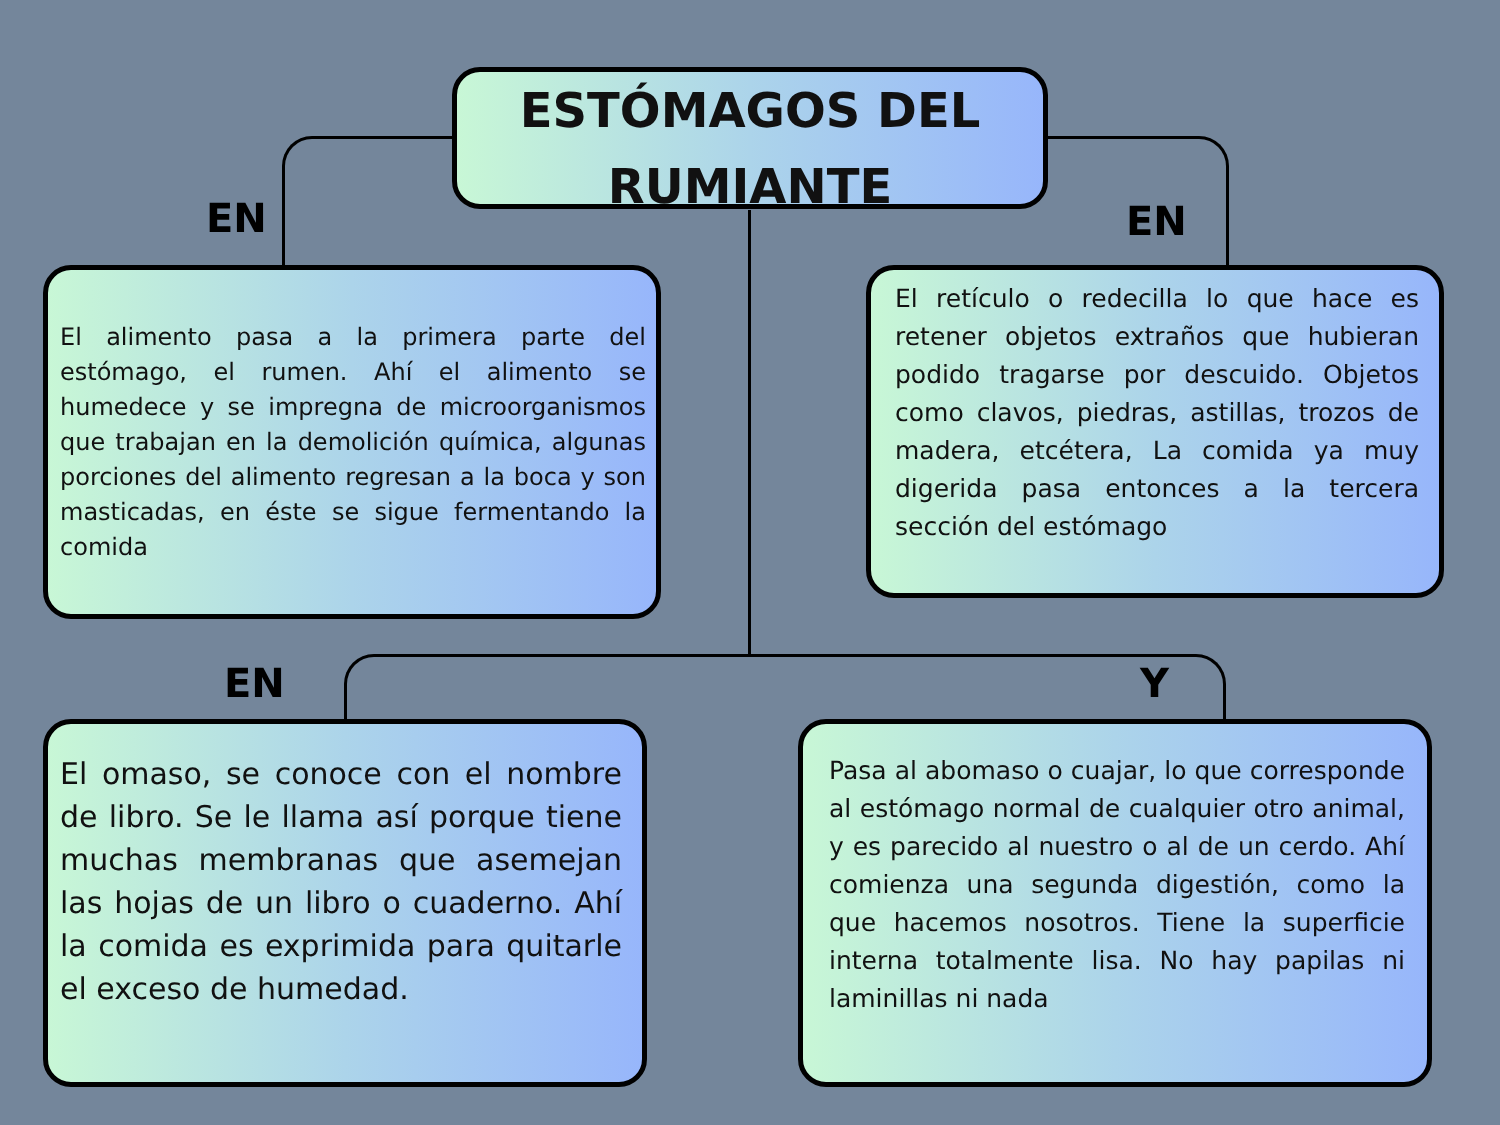ESTÓMAGOS DEL RUMIANTE
EN EN
EN Y
El alimento pasa a la primera parte del estómago, el rumen. Ahí el alimento se humedece y se impregna de microorganismos que trabajan en la demolición química, algunas porciones del alimento regresan a la boca y son masticadas, en éste se sigue fermentando la comida
El retículo o redecilla lo que hace es retener objetos extraños que hubieran podido tragarse por descuido. Objetos como clavos, piedras, astillas, trozos de madera, etcétera, La comida ya muy digerida pasa entonces a la tercera sección del estómago
El omaso, se conoce con el nombre de libro. Se le llama así porque tiene muchas membranas que asemejan las hojas de un libro o cuaderno. Ahí la comida es exprimida para quitarle el exceso de humedad.
Pasa al abomaso o cuajar, lo que corresponde al estómago normal de cualquier otro animal, y es parecido al nuestro o al de un cerdo. Ahí comienza una segunda digestión, como la que hacemos nosotros. Tiene la superficie interna totalmente lisa. No hay papilas ni laminillas ni nada